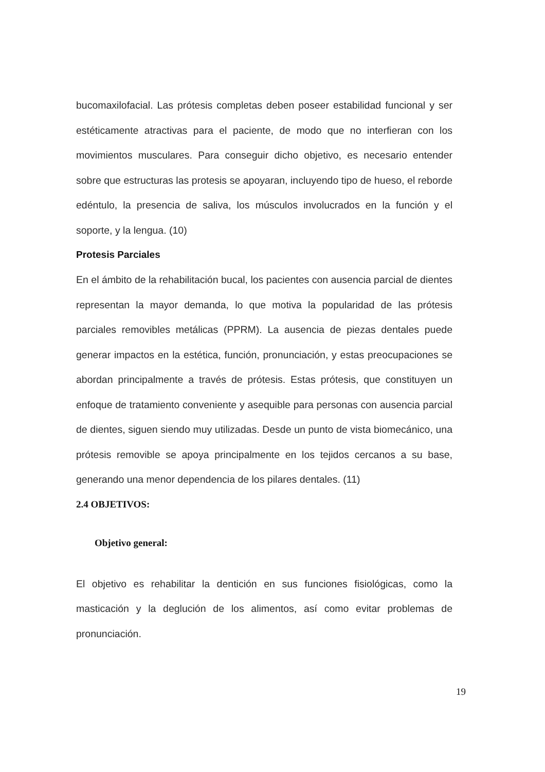bucomaxilofacial. Las prótesis completas deben poseer estabilidad funcional y ser estéticamente atractivas para el paciente, de modo que no interfieran con los movimientos musculares. Para conseguir dicho objetivo, es necesario entender sobre que estructuras las protesis se apoyaran, incluyendo tipo de hueso, el reborde edéntulo, la presencia de saliva, los músculos involucrados en la función y el soporte, y la lengua. (10)
Protesis Parciales
En el ámbito de la rehabilitación bucal, los pacientes con ausencia parcial de dientes representan la mayor demanda, lo que motiva la popularidad de las prótesis parciales removibles metálicas (PPRM). La ausencia de piezas dentales puede generar impactos en la estética, función, pronunciación, y estas preocupaciones se abordan principalmente a través de prótesis. Estas prótesis, que constituyen un enfoque de tratamiento conveniente y asequible para personas con ausencia parcial de dientes, siguen siendo muy utilizadas. Desde un punto de vista biomecánico, una prótesis removible se apoya principalmente en los tejidos cercanos a su base, generando una menor dependencia de los pilares dentales. (11)
2.4 OBJETIVOS:
Objetivo general:
El objetivo es rehabilitar la dentición en sus funciones fisiológicas, como la masticación y la deglución de los alimentos, así como evitar problemas de pronunciación.
19